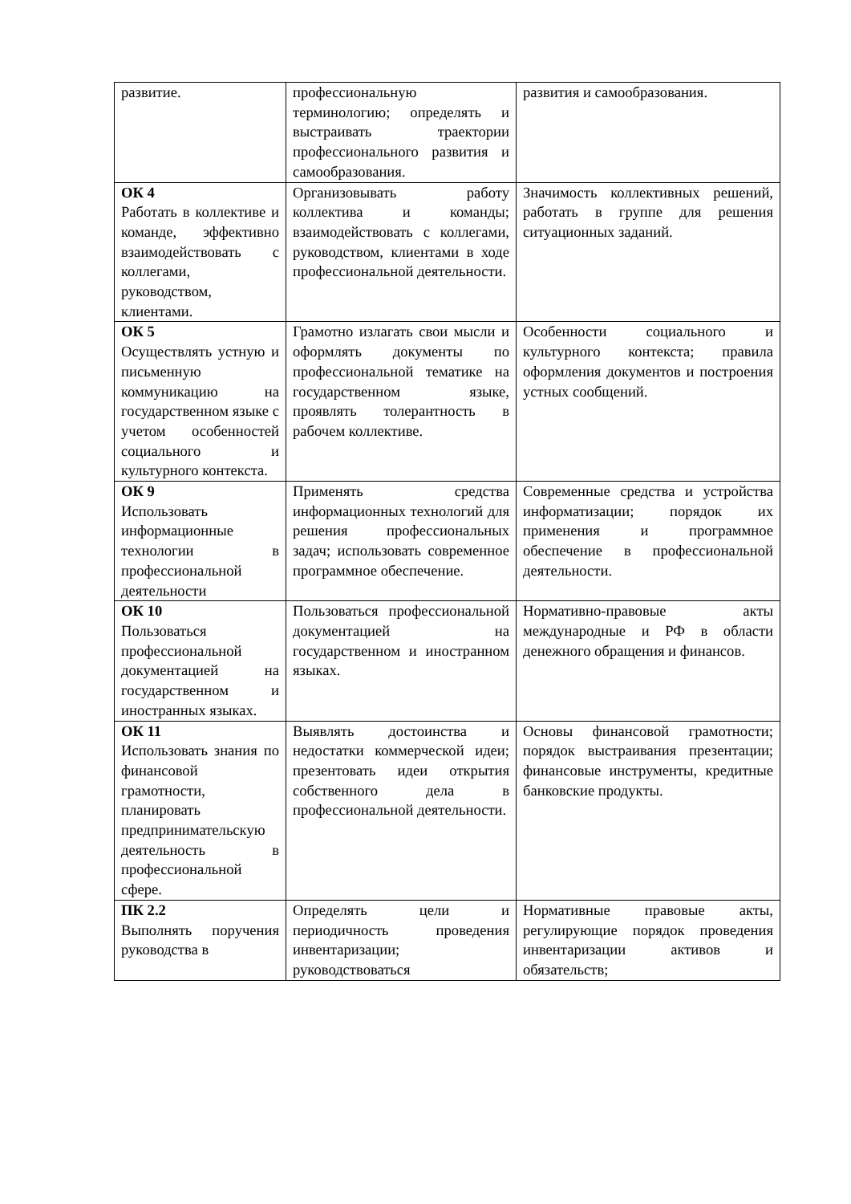| развитие. | профессиональную терминологию; определять и выстраивать траектории профессионального развития и самообразования. | развития и самообразования. |
| ОК 4 Работать в коллективе и команде, эффективно взаимодействовать с коллегами, руководством, клиентами. | Организовывать работу коллектива и команды; взаимодействовать с коллегами, руководством, клиентами в ходе профессиональной деятельности. | Значимость коллективных решений, работать в группе для решения ситуационных заданий. |
| ОК 5 Осуществлять устную и письменную коммуникацию на государственном языке с учетом особенностей социального и культурного контекста. | Грамотно излагать свои мысли и оформлять документы по профессиональной тематике на государственном языке, проявлять толерантность в рабочем коллективе. | Особенности социального и культурного контекста; правила оформления документов и построения устных сообщений. |
| ОК 9 Использовать информационные технологии в профессиональной деятельности | Применять средства информационных технологий для решения профессиональных задач; использовать современное программное обеспечение. | Современные средства и устройства информатизации; порядок их применения и программное обеспечение в профессиональной деятельности. |
| ОК 10 Пользоваться профессиональной документацией на государственном и иностранных языках. | Пользоваться профессиональной документацией на государственном и иностранном языках. | Нормативно-правовые акты международные и РФ в области денежного обращения и финансов. |
| ОК 11 Использовать знания по финансовой грамотности, планировать предпринимательскую деятельность в профессиональной сфере. | Выявлять достоинства и недостатки коммерческой идеи; презентовать идеи открытия собственного дела в профессиональной деятельности. | Основы финансовой грамотности; порядок выстраивания презентации; финансовые инструменты, кредитные банковские продукты. |
| ПК 2.2 Выполнять поручения руководства в | Определять цели и периодичность проведения инвентаризации; руководствоваться | Нормативные правовые акты, регулирующие порядок проведения инвентаризации активов и обязательств; |